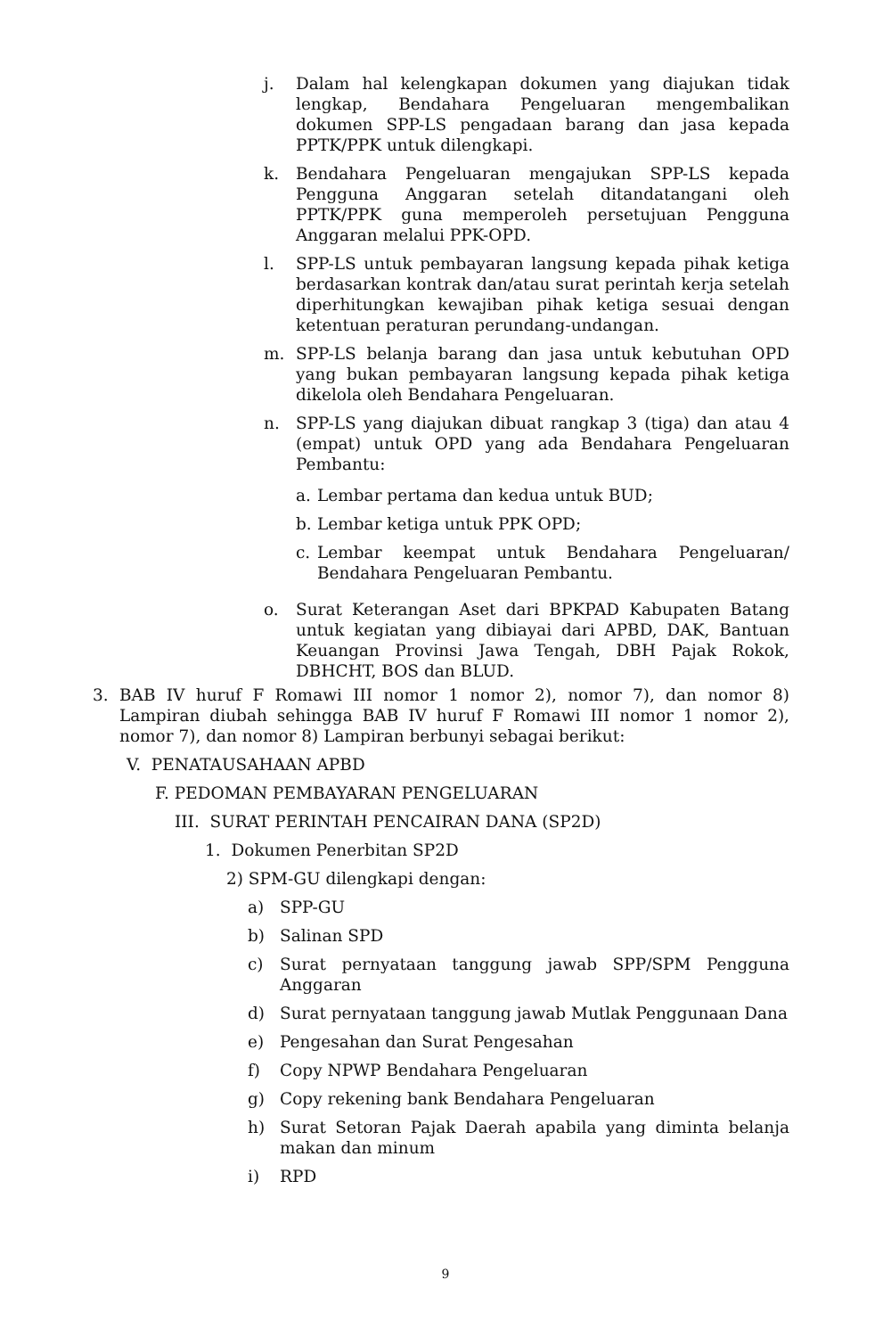j. Dalam hal kelengkapan dokumen yang diajukan tidak lengkap, Bendahara Pengeluaran mengembalikan dokumen SPP-LS pengadaan barang dan jasa kepada PPTK/PPK untuk dilengkapi.
k. Bendahara Pengeluaran mengajukan SPP-LS kepada Pengguna Anggaran setelah ditandatangani oleh PPTK/PPK guna memperoleh persetujuan Pengguna Anggaran melalui PPK-OPD.
l. SPP-LS untuk pembayaran langsung kepada pihak ketiga berdasarkan kontrak dan/atau surat perintah kerja setelah diperhitungkan kewajiban pihak ketiga sesuai dengan ketentuan peraturan perundang-undangan.
m. SPP-LS belanja barang dan jasa untuk kebutuhan OPD yang bukan pembayaran langsung kepada pihak ketiga dikelola oleh Bendahara Pengeluaran.
n. SPP-LS yang diajukan dibuat rangkap 3 (tiga) dan atau 4 (empat) untuk OPD yang ada Bendahara Pengeluaran Pembantu:
a. Lembar pertama dan kedua untuk BUD;
b. Lembar ketiga untuk PPK OPD;
c. Lembar keempat untuk Bendahara Pengeluaran/ Bendahara Pengeluaran Pembantu.
o. Surat Keterangan Aset dari BPKPAD Kabupaten Batang untuk kegiatan yang dibiayai dari APBD, DAK, Bantuan Keuangan Provinsi Jawa Tengah, DBH Pajak Rokok, DBHCHT, BOS dan BLUD.
3. BAB IV huruf F Romawi III nomor 1 nomor 2), nomor 7), dan nomor 8) Lampiran diubah sehingga BAB IV huruf F Romawi III nomor 1 nomor 2), nomor 7), dan nomor 8) Lampiran berbunyi sebagai berikut:
V. PENATAUSAHAAN APBD
F. PEDOMAN PEMBAYARAN PENGELUARAN
III. SURAT PERINTAH PENCAIRAN DANA (SP2D)
1. Dokumen Penerbitan SP2D
2) SPM-GU dilengkapi dengan:
a) SPP-GU
b) Salinan SPD
c) Surat pernyataan tanggung jawab SPP/SPM Pengguna Anggaran
d) Surat pernyataan tanggung jawab Mutlak Penggunaan Dana
e) Pengesahan dan Surat Pengesahan
f) Copy NPWP Bendahara Pengeluaran
g) Copy rekening bank Bendahara Pengeluaran
h) Surat Setoran Pajak Daerah apabila yang diminta belanja makan dan minum
i) RPD
9